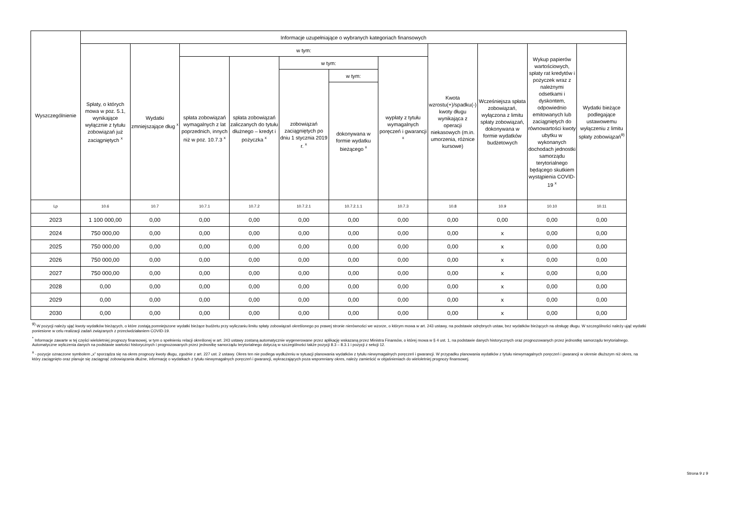| Wyszczególnienie | Informacje uzupełniające o wybranych kategoriach finansowych | | | | | | | | | | |
| --- | --- | --- | --- | --- | --- | --- | --- | --- | --- | --- | --- |
| | Spłaty, o których mowa w poz. 5.1, wynikające wyłącznie z tytułu zobowiązań już zaciągniętych <sup>x</sup> | Wydatki zmniejszające dług <sup>x</sup> | w tym: | | | | | Kwota wzrostu(+)/spadku(-) kwoty długu wynikająca z operacji niekasowych (m.in. umorzenia, różnice kursowe) | Wcześniejsza spłata zobowiązań, wyłączona z limitu spłaty zobowiązań, dokonywana w formie wydatków budżetowych | Wykup papierów wartościowych, spłaty rat kredytów i pożyczek wraz z należnymi odsetkami i dyskontem, odpowiednio emitowanych lub zaciągniętych do równowartości kwoty ubytku w wykonanych dochodach jednostki samorządu terytorialnego będącego skutkiem wystąpienia COVID-19 <sup>x</sup> | Wydatki bieżące podlegające ustawowemu wyłączeniu z limitu spłaty zobowiązań<sup>9)</sup> |
| | | | spłata zobowiązań wymagalnych z lat poprzednich, innych niż w poz. 10.7.3 <sup>x</sup> | spłata zobowiązań zaliczanych do tytułu dłużnego – kredyt i pożyczka <sup>x</sup> | w tym: | | wypłaty z tytułu wymagalnych poręczeń i gwarancji <sup>x</sup> | | | | |
| | | | | | zobowiązań zaciągniętych po dniu 1 stycznia 2019 r. <sup>x</sup> | w tym: | | | | | |
| | | | | | | dokonywana w formie wydatku bieżącego <sup>x</sup> | | | | | |
| Lp | 10.6 | 10.7 | 10.7.1 | 10.7.2 | 10.7.2.1 | 10.7.2.1.1 | 10.7.3 | 10.8 | 10.9 | 10.10 | 10.11 |
| 2023 | 1 100 000,00 | 0,00 | 0,00 | 0,00 | 0,00 | 0,00 | 0,00 | 0,00 | 0,00 | 0,00 | 0,00 |
| 2024 | 750 000,00 | 0,00 | 0,00 | 0,00 | 0,00 | 0,00 | 0,00 | 0,00 | x | 0,00 | 0,00 |
| 2025 | 750 000,00 | 0,00 | 0,00 | 0,00 | 0,00 | 0,00 | 0,00 | 0,00 | x | 0,00 | 0,00 |
| 2026 | 750 000,00 | 0,00 | 0,00 | 0,00 | 0,00 | 0,00 | 0,00 | 0,00 | x | 0,00 | 0,00 |
| 2027 | 750 000,00 | 0,00 | 0,00 | 0,00 | 0,00 | 0,00 | 0,00 | 0,00 | x | 0,00 | 0,00 |
| 2028 | 0,00 | 0,00 | 0,00 | 0,00 | 0,00 | 0,00 | 0,00 | 0,00 | x | 0,00 | 0,00 |
| 2029 | 0,00 | 0,00 | 0,00 | 0,00 | 0,00 | 0,00 | 0,00 | 0,00 | x | 0,00 | 0,00 |
| 2030 | 0,00 | 0,00 | 0,00 | 0,00 | 0,00 | 0,00 | 0,00 | 0,00 | x | 0,00 | 0,00 |
<sup>9)</sup> W pozycji należy ująć kwoty wydatków bieżących, o które zostają pomniejszone wydatki bieżące budżetu przy wyliczaniu limitu spłaty zobowiązań określonego po prawej stronie nierówności we wzorze, o którym mowa w art. 243 ustawy, na podstawie odrębnych ustaw, bez wydatków bieżących na obsługę długu. W szczególności należy ująć wydatki poniesione w celu realizacji zadań związanych z przeciwdziałaniem COVID-19.
<sup>*</sup> Informacje zawarte w tej części wieloletniej prognozy finansowej, w tym o spełnieniu relacji określonej w art. 243 ustawy zostaną automatycznie wygenerowane przez aplikację wskazaną przez Ministra Finansów, o której mowa w § 4 ust. 1, na podstawie danych historycznych oraz prognozowanych przez jednostkę samorządu terytorialnego. Automatyczne wyliczenia danych na podstawie wartości historycznych i prognozowanych przez jednostkę samorządu terytorialnego dotyczą w szczególności także pozycji 8.3 – 8.3.1 i pozycji z sekcji 12.
<sup>x</sup> - pozycje oznaczone symbolem „x” sporządza się na okres prognozy kwoty długu, zgodnie z art. 227 ust. 2 ustawy. Okres ten nie podlega wydłużeniu w sytuacji planowania wydatków z tytułu niewymagalnych poręczeń i gwarancji. W przypadku planowania wydatków z tytułu niewymagalnych poręczeń i gwarancji w okresie dłuższym niż okres, na który zaciągnięto oraz planuje się zaciągnąć zobowiązania dłużne, informację o wydatkach z tytułu niewymagalnych poręczeń i gwarancji, wykraczających poza wspomniany okres, należy zamieścić w objaśnieniach do wieloletniej prognozy finansowej.
Strona 9 z 9